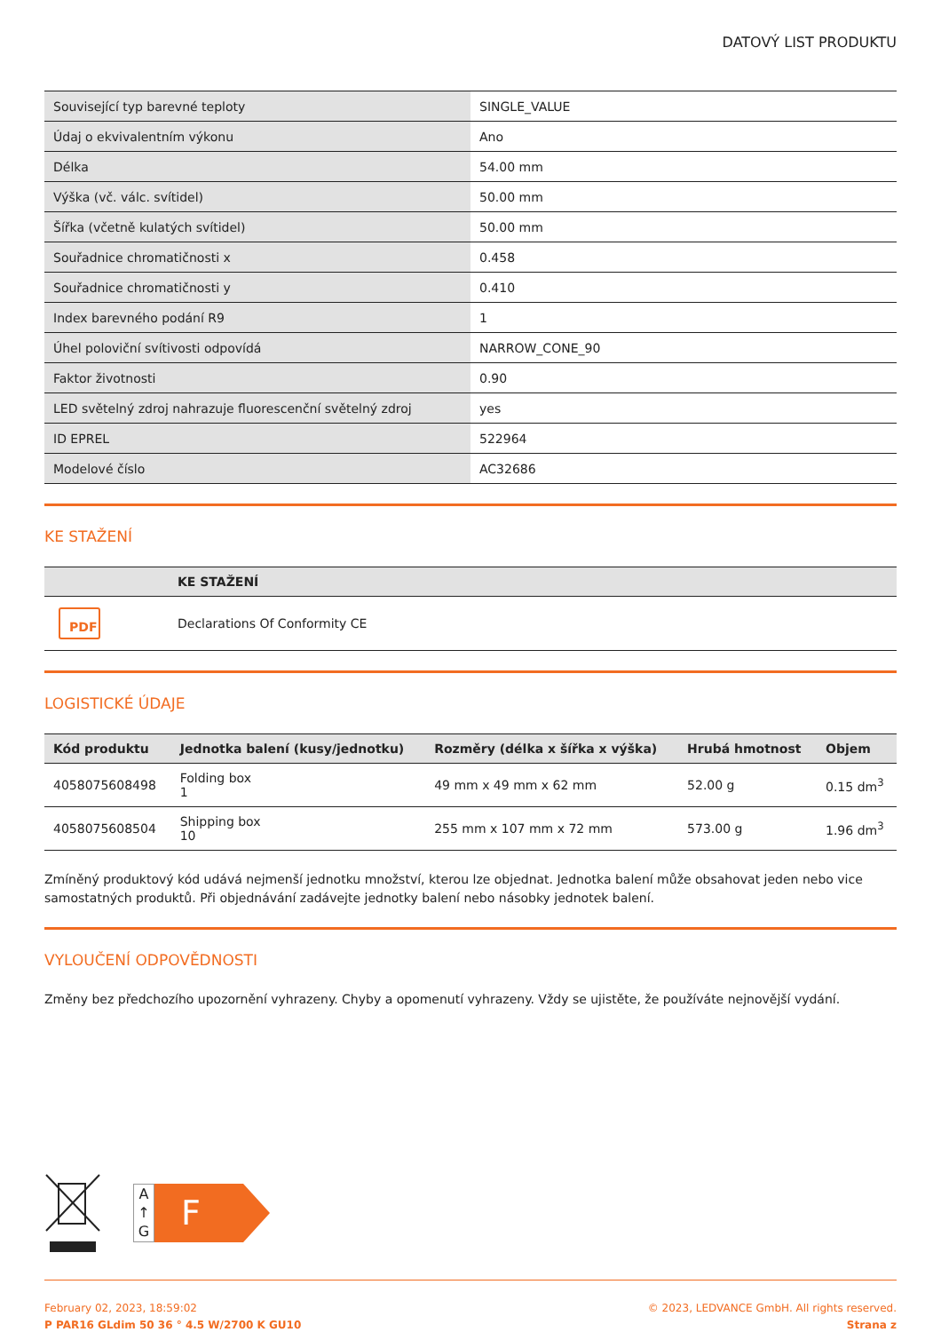DATOVÝ LIST PRODUKTU
| Související typ barevné teploty | SINGLE_VALUE |
| Údaj o ekvivalentním výkonu | Ano |
| Délka | 54.00 mm |
| Výška (vč. válc. svítidel) | 50.00 mm |
| Šířka (včetně kulatých svítidel) | 50.00 mm |
| Souřadnice chromatičnosti x | 0.458 |
| Souřadnice chromatičnosti y | 0.410 |
| Index barevného podání R9 | 1 |
| Úhel poloviční svítivosti odpovídá | NARROW_CONE_90 |
| Faktor životnosti | 0.90 |
| LED světelný zdroj nahrazuje fluorescenční světelný zdroj | yes |
| ID EPREL | 522964 |
| Modelové číslo | AC32686 |
KE STAŽENÍ
| | KE STAŽENÍ |
| --- | --- |
| PDF | Declarations Of Conformity CE |
LOGISTICKÉ ÚDAJE
| Kód produktu | Jednotka balení (kusy/jednotku) | Rozměry (délka x šířka x výška) | Hrubá hmotnost | Objem |
| --- | --- | --- | --- | --- |
| 4058075608498 | Folding box 1 | 49 mm x 49 mm x 62 mm | 52.00 g | 0.15 dm<sup>3</sup> |
| 4058075608504 | Shipping box 10 | 255 mm x 107 mm x 72 mm | 573.00 g | 1.96 dm<sup>3</sup> |
Zmíněný produktový kód udává nejmenší jednotku množství, kterou lze objednat. Jednotka balení může obsahovat jeden nebo vice samostatných produktů. Při objednávání zadávejte jednotky balení nebo násobky jednotek balení.
VYLOUČENÍ ODPOVĚDNOSTI
Změny bez předchozího upozornění vyhrazeny. Chyby a opomenutí vyhrazeny. Vždy se ujistěte, že používáte nejnovější vydání.
A
↑
G
F
February 02, 2023, 18:59:02
P PAR16 GLdim 50 36 ° 4.5 W/2700 K GU10
© 2023, LEDVANCE GmbH. All rights reserved.
Strana z